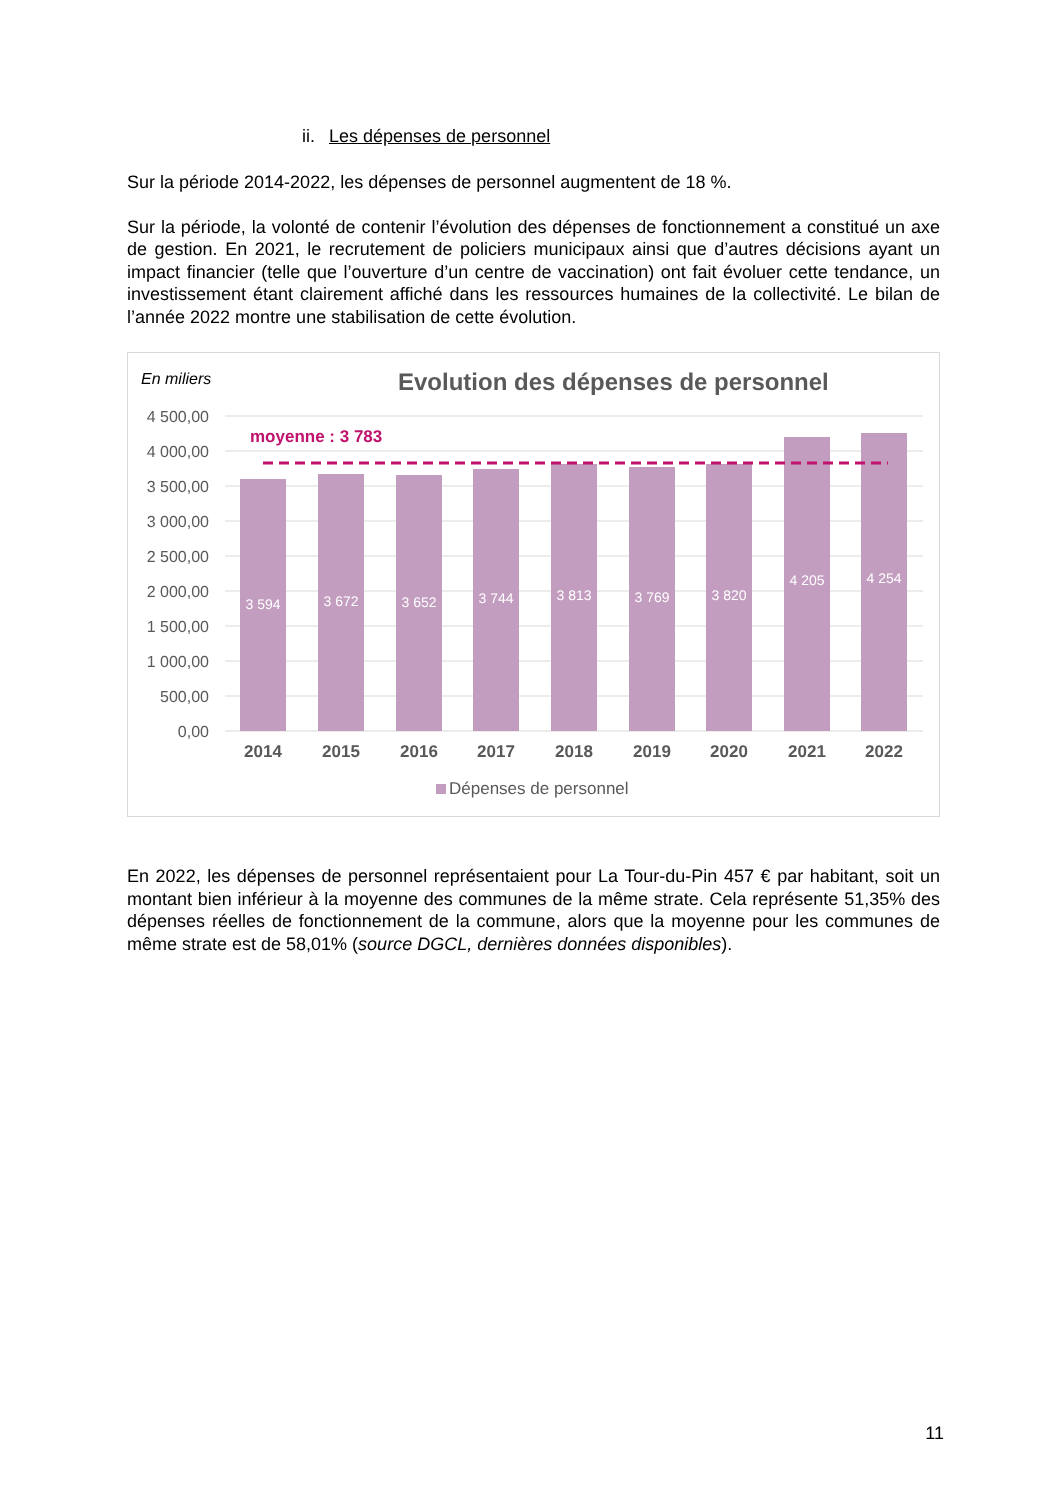ii. Les dépenses de personnel
Sur la période 2014-2022, les dépenses de personnel augmentent de 18 %.
Sur la période, la volonté de contenir l’évolution des dépenses de fonctionnement a constitué un axe de gestion. En 2021, le recrutement de policiers municipaux ainsi que d’autres décisions ayant un impact financier (telle que l’ouverture d’un centre de vaccination) ont fait évoluer cette tendance, un investissement étant clairement affiché dans les ressources humaines de la collectivité. Le bilan de l’année 2022 montre une stabilisation de cette évolution.
En miliers
Evolution des dépenses de personnel
4 500,00
4 000,00
3 500,00
3 000,00
2 500,00
2 000,00
1 500,00
1 000,00
500,00
0,00
moyenne : 3 783
3 594
3 672
3 652
3 744
3 813
3 769
3 820
4 205
4 254
2014
2015
2016
2017
2018
2019
2020
2021
2022
Dépenses de personnel
En 2022, les dépenses de personnel représentaient pour La Tour-du-Pin 457 € par habitant, soit un montant bien inférieur à la moyenne des communes de la même strate. Cela représente 51,35% des dépenses réelles de fonctionnement de la commune, alors que la moyenne pour les communes de même strate est de 58,01% (source DGCL, dernières données disponibles).
11